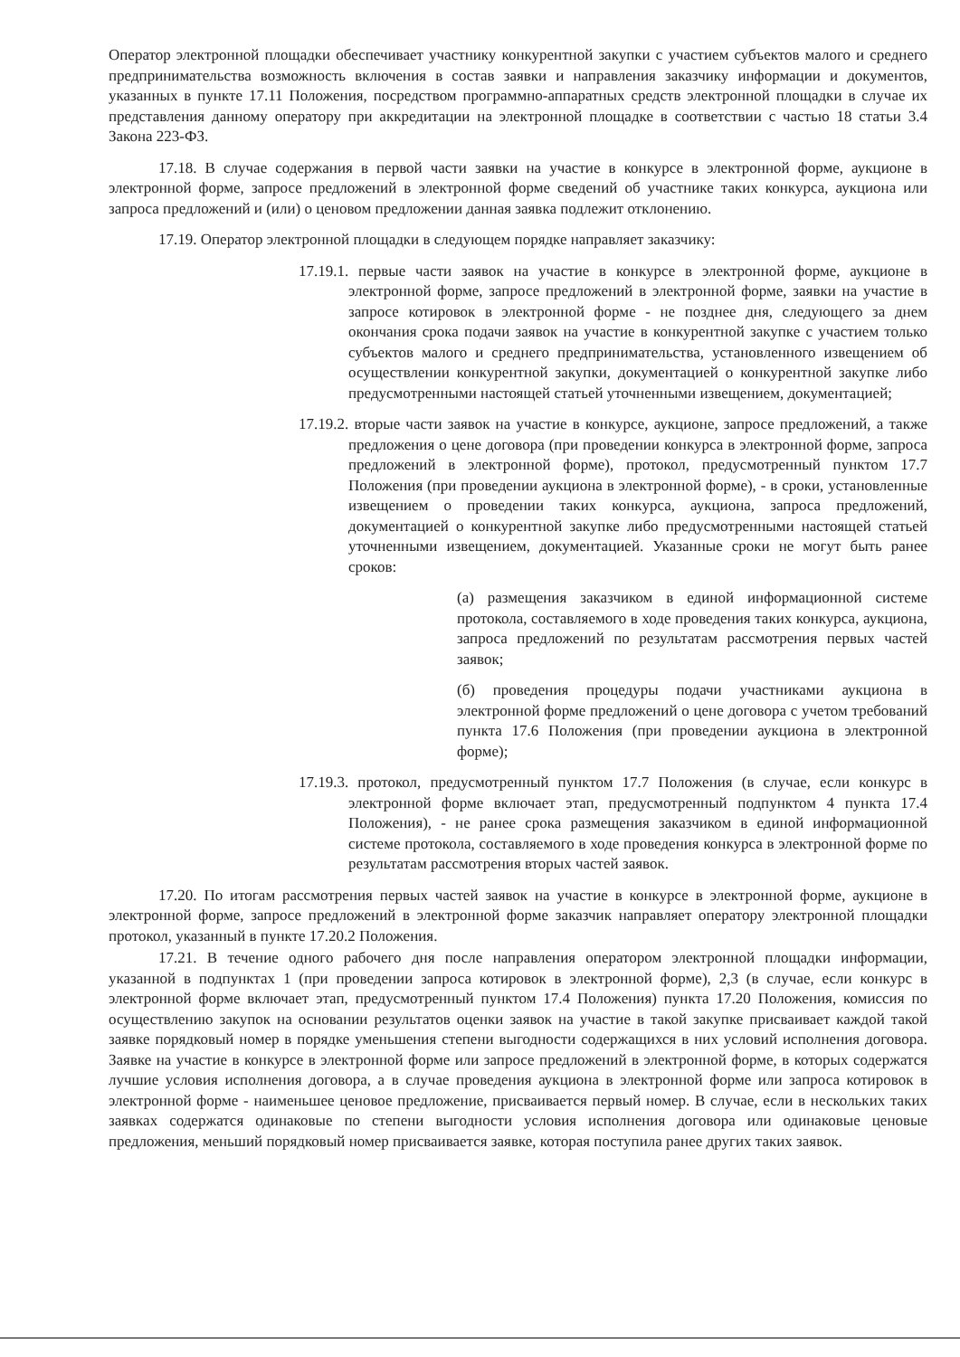Оператор электронной площадки обеспечивает участнику конкурентной закупки с участием субъектов малого и среднего предпринимательства возможность включения в состав заявки и направления заказчику информации и документов, указанных в пункте 17.11 Положения, посредством программно-аппаратных средств электронной площадки в случае их представления данному оператору при аккредитации на электронной площадке в соответствии с частью 18 статьи 3.4 Закона 223-ФЗ.
17.18. В случае содержания в первой части заявки на участие в конкурсе в электронной форме, аукционе в электронной форме, запросе предложений в электронной форме сведений об участнике таких конкурса, аукциона или запроса предложений и (или) о ценовом предложении данная заявка подлежит отклонению.
17.19. Оператор электронной площадки в следующем порядке направляет заказчику:
17.19.1. первые части заявок на участие в конкурсе в электронной форме, аукционе в электронной форме, запросе предложений в электронной форме, заявки на участие в запросе котировок в электронной форме - не позднее дня, следующего за днем окончания срока подачи заявок на участие в конкурентной закупке с участием только субъектов малого и среднего предпринимательства, установленного извещением об осуществлении конкурентной закупки, документацией о конкурентной закупке либо предусмотренными настоящей статьей уточненными извещением, документацией;
17.19.2. вторые части заявок на участие в конкурсе, аукционе, запросе предложений, а также предложения о цене договора (при проведении конкурса в электронной форме, запроса предложений в электронной форме), протокол, предусмотренный пунктом 17.7 Положения (при проведении аукциона в электронной форме), - в сроки, установленные извещением о проведении таких конкурса, аукциона, запроса предложений, документацией о конкурентной закупке либо предусмотренными настоящей статьей уточненными извещением, документацией. Указанные сроки не могут быть ранее сроков:
(а) размещения заказчиком в единой информационной системе протокола, составляемого в ходе проведения таких конкурса, аукциона, запроса предложений по результатам рассмотрения первых частей заявок;
(б) проведения процедуры подачи участниками аукциона в электронной форме предложений о цене договора с учетом требований пункта 17.6 Положения (при проведении аукциона в электронной форме);
17.19.3. протокол, предусмотренный пунктом 17.7 Положения (в случае, если конкурс в электронной форме включает этап, предусмотренный подпунктом 4 пункта 17.4 Положения), - не ранее срока размещения заказчиком в единой информационной системе протокола, составляемого в ходе проведения конкурса в электронной форме по результатам рассмотрения вторых частей заявок.
17.20. По итогам рассмотрения первых частей заявок на участие в конкурсе в электронной форме, аукционе в электронной форме, запросе предложений в электронной форме заказчик направляет оператору электронной площадки протокол, указанный в пункте 17.20.2 Положения.
17.21. В течение одного рабочего дня после направления оператором электронной площадки информации, указанной в подпунктах 1 (при проведении запроса котировок в электронной форме), 2,3 (в случае, если конкурс в электронной форме включает этап, предусмотренный пунктом 17.4 Положения) пункта 17.20 Положения, комиссия по осуществлению закупок на основании результатов оценки заявок на участие в такой закупке присваивает каждой такой заявке порядковый номер в порядке уменьшения степени выгодности содержащихся в них условий исполнения договора. Заявке на участие в конкурсе в электронной форме или запросе предложений в электронной форме, в которых содержатся лучшие условия исполнения договора, а в случае проведения аукциона в электронной форме или запроса котировок в электронной форме - наименьшее ценовое предложение, присваивается первый номер. В случае, если в нескольких таких заявках содержатся одинаковые по степени выгодности условия исполнения договора или одинаковые ценовые предложения, меньший порядковый номер присваивается заявке, которая поступила ранее других таких заявок.